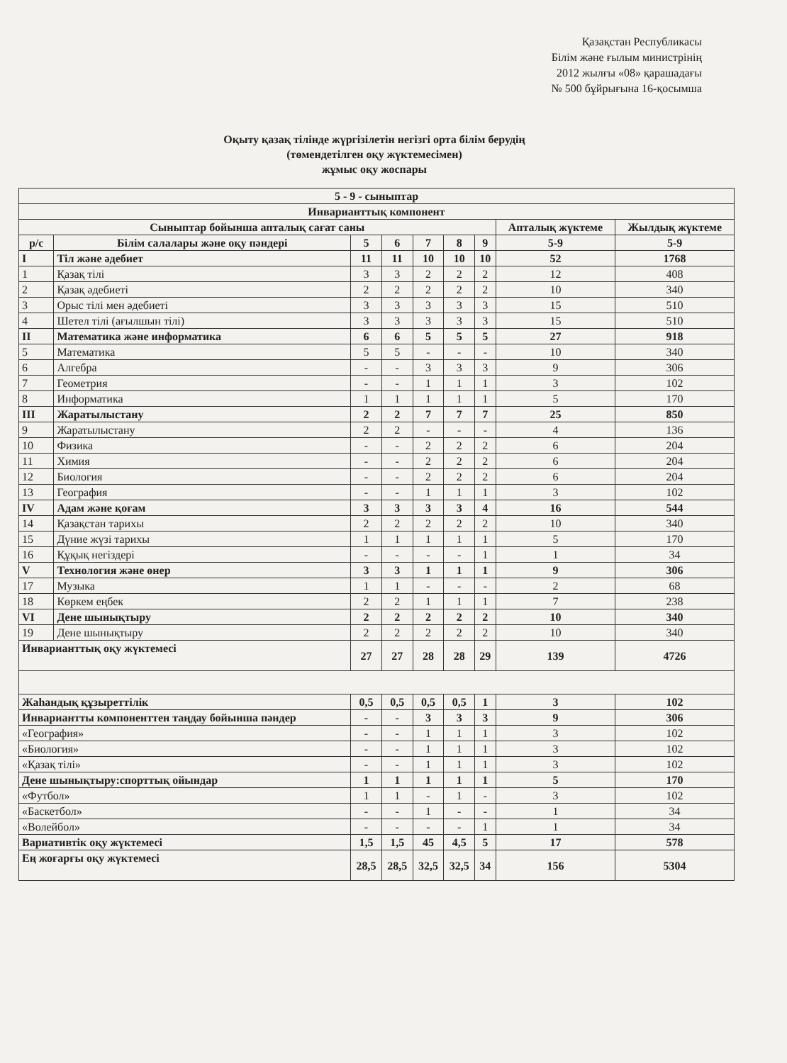Қазақстан Республикасы
Білім және ғылым министрінің
2012 жылғы «08» қарашадағы
№ 500 бұйрығына 16-қосымша
Оқыту қазақ тілінде жүргізілетін негізгі орта білім берудің
(төмендетілген оқу жүктемесімен)
жұмыс оқу жоспары
| 5 - 9 - сыныптар | | | | | | | | |
| --- | --- | --- | --- | --- | --- | --- | --- | --- |
| Инварианттық компонент | | | | | | | | |
| Сыныптар бойынша апталық сағат саны | | | | | | | Апталық жүктеме | Жылдық жүктеме |
| р/с | Білім салалары және оқу пәндері | 5 | 6 | 7 | 8 | 9 | 5-9 | 5-9 |
| I | Тіл және әдебиет | 11 | 11 | 10 | 10 | 10 | 52 | 1768 |
| 1 | Қазақ тілі | 3 | 3 | 2 | 2 | 2 | 12 | 408 |
| 2 | Қазақ әдебиеті | 2 | 2 | 2 | 2 | 2 | 10 | 340 |
| 3 | Орыс тілі мен әдебиеті | 3 | 3 | 3 | 3 | 3 | 15 | 510 |
| 4 | Шетел тілі (ағылшын тілі) | 3 | 3 | 3 | 3 | 3 | 15 | 510 |
| II | Математика және информатика | 6 | 6 | 5 | 5 | 5 | 27 | 918 |
| 5 | Математика | 5 | 5 | - | - | - | 10 | 340 |
| 6 | Алгебра | - | - | 3 | 3 | 3 | 9 | 306 |
| 7 | Геометрия | - | - | 1 | 1 | 1 | 3 | 102 |
| 8 | Информатика | 1 | 1 | 1 | 1 | 1 | 5 | 170 |
| III | Жаратылыстану | 2 | 2 | 7 | 7 | 7 | 25 | 850 |
| 9 | Жаратылыстану | 2 | 2 | - | - | - | 4 | 136 |
| 10 | Физика | - | - | 2 | 2 | 2 | 6 | 204 |
| 11 | Химия | - | - | 2 | 2 | 2 | 6 | 204 |
| 12 | Биология | - | - | 2 | 2 | 2 | 6 | 204 |
| 13 | География | - | - | 1 | 1 | 1 | 3 | 102 |
| IV | Адам және қоғам | 3 | 3 | 3 | 3 | 4 | 16 | 544 |
| 14 | Қазақстан тарихы | 2 | 2 | 2 | 2 | 2 | 10 | 340 |
| 15 | Дүние жүзі тарихы | 1 | 1 | 1 | 1 | 1 | 5 | 170 |
| 16 | Құқық негіздері | - | - | - | - | 1 | 1 | 34 |
| V | Технология және өнер | 3 | 3 | 1 | 1 | 1 | 9 | 306 |
| 17 | Музыка | 1 | 1 | - | - | - | 2 | 68 |
| 18 | Көркем еңбек | 2 | 2 | 1 | 1 | 1 | 7 | 238 |
| VI | Дене шынықтыру | 2 | 2 | 2 | 2 | 2 | 10 | 340 |
| 19 | Дене шынықтыру | 2 | 2 | 2 | 2 | 2 | 10 | 340 |
| Инварианттық оқу жүктемесі | | 27 | 27 | 28 | 28 | 29 | 139 | 4726 |
| Жаһандық құзыреттілік | | 0,5 | 0,5 | 0,5 | 0,5 | 1 | 3 | 102 |
| Инвариантты компоненттен таңдау бойынша пәндер | | - | - | 3 | 3 | 3 | 9 | 306 |
| «География» | | - | - | 1 | 1 | 1 | 3 | 102 |
| «Биология» | | - | - | 1 | 1 | 1 | 3 | 102 |
| «Қазақ тілі» | | - | - | 1 | 1 | 1 | 3 | 102 |
| Дене шынықтыру:спорттық ойындар | | 1 | 1 | 1 | 1 | 1 | 5 | 170 |
| «Футбол» | | 1 | 1 | - | 1 | - | 3 | 102 |
| «Баскетбол» | | - | - | 1 | - | - | 1 | 34 |
| «Волейбол» | | - | - | - | - | 1 | 1 | 34 |
| Вариативтік оқу жүктемесі | | 1,5 | 1,5 | 45 | 4,5 | 5 | 17 | 578 |
| Ең жоғарғы оқу жүктемесі | | 28,5 | 28,5 | 32,5 | 32,5 | 34 | 156 | 5304 |